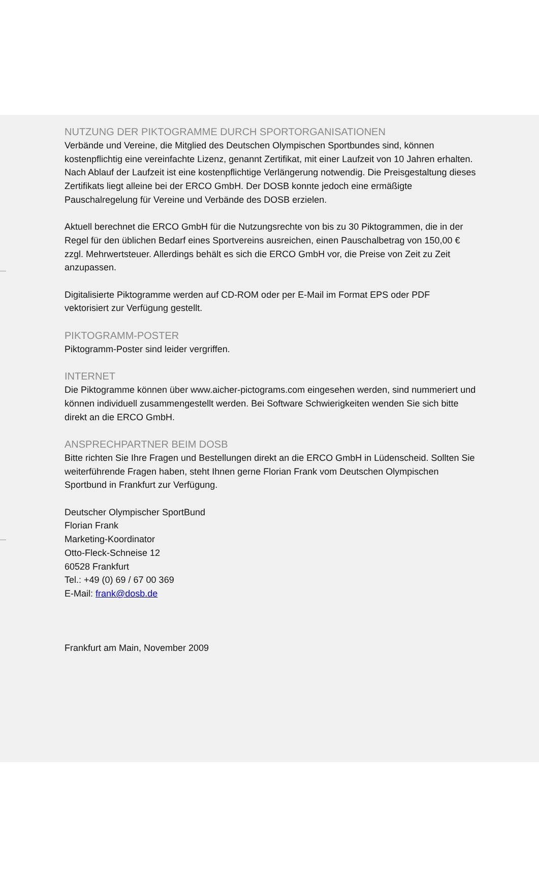NUTZUNG DER PIKTOGRAMME DURCH SPORTORGANISATIONEN
Verbände und Vereine, die Mitglied des Deutschen Olympischen Sportbundes sind, können kostenpflichtig eine vereinfachte Lizenz, genannt Zertifikat, mit einer Laufzeit von 10 Jahren erhalten. Nach Ablauf der Laufzeit ist eine kostenpflichtige Verlängerung notwendig. Die Preisgestaltung dieses Zertifikats liegt alleine bei der ERCO GmbH. Der DOSB konnte jedoch eine ermäßigte Pauschalregelung für Vereine und Verbände des DOSB erzielen.
Aktuell berechnet die ERCO GmbH für die Nutzungsrechte von bis zu 30 Piktogrammen, die in der Regel für den üblichen Bedarf eines Sportvereins ausreichen, einen Pauschalbetrag von 150,00 € zzgl. Mehrwertsteuer. Allerdings behält es sich die ERCO GmbH vor, die Preise von Zeit zu Zeit anzupassen.
Digitalisierte Piktogramme werden auf CD-ROM oder per E-Mail im Format EPS oder PDF vektorisiert zur Verfügung gestellt.
PIKTOGRAMM-POSTER
Piktogramm-Poster sind leider vergriffen.
INTERNET
Die Piktogramme können über www.aicher-pictograms.com eingesehen werden, sind nummeriert und können individuell zusammengestellt werden. Bei Software Schwierigkeiten wenden Sie sich bitte direkt an die ERCO GmbH.
ANSPRECHPARTNER BEIM DOSB
Bitte richten Sie Ihre Fragen und Bestellungen direkt an die ERCO GmbH in Lüdenscheid. Sollten Sie weiterführende Fragen haben, steht Ihnen gerne Florian Frank vom Deutschen Olympischen Sportbund in Frankfurt zur Verfügung.
Deutscher Olympischer SportBund
Florian Frank
Marketing-Koordinator
Otto-Fleck-Schneise 12
60528 Frankfurt
Tel.: +49 (0) 69 / 67 00 369
E-Mail: frank@dosb.de
Frankfurt am Main, November 2009